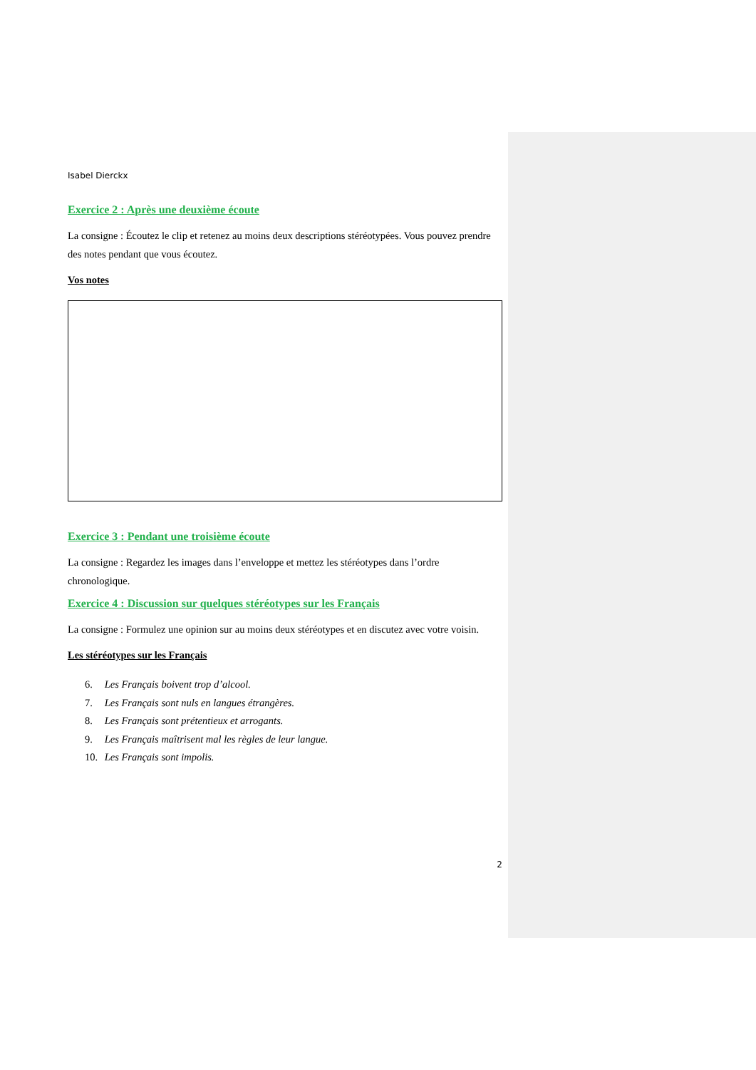Isabel Dierckx
Exercice 2 : Après une deuxième écoute
La consigne : Écoutez le clip et retenez au moins deux descriptions stéréotypées. Vous pouvez prendre des notes pendant que vous écoutez.
Vos notes
Exercice 3 : Pendant une troisième écoute
La consigne : Regardez les images dans l’enveloppe et mettez les stéréotypes dans l’ordre chronologique.
Exercice 4 : Discussion sur quelques stéréotypes sur les Français
La consigne : Formulez une opinion sur au moins deux stéréotypes et en discutez avec votre voisin.
Les stéréotypes sur les Français
6. Les Français boivent trop d’alcool.
7. Les Français sont nuls en langues étrangères.
8. Les Français sont prétentieux et arrogants.
9. Les Français maîtrisent mal les règles de leur langue.
10. Les Français sont impolis.
2